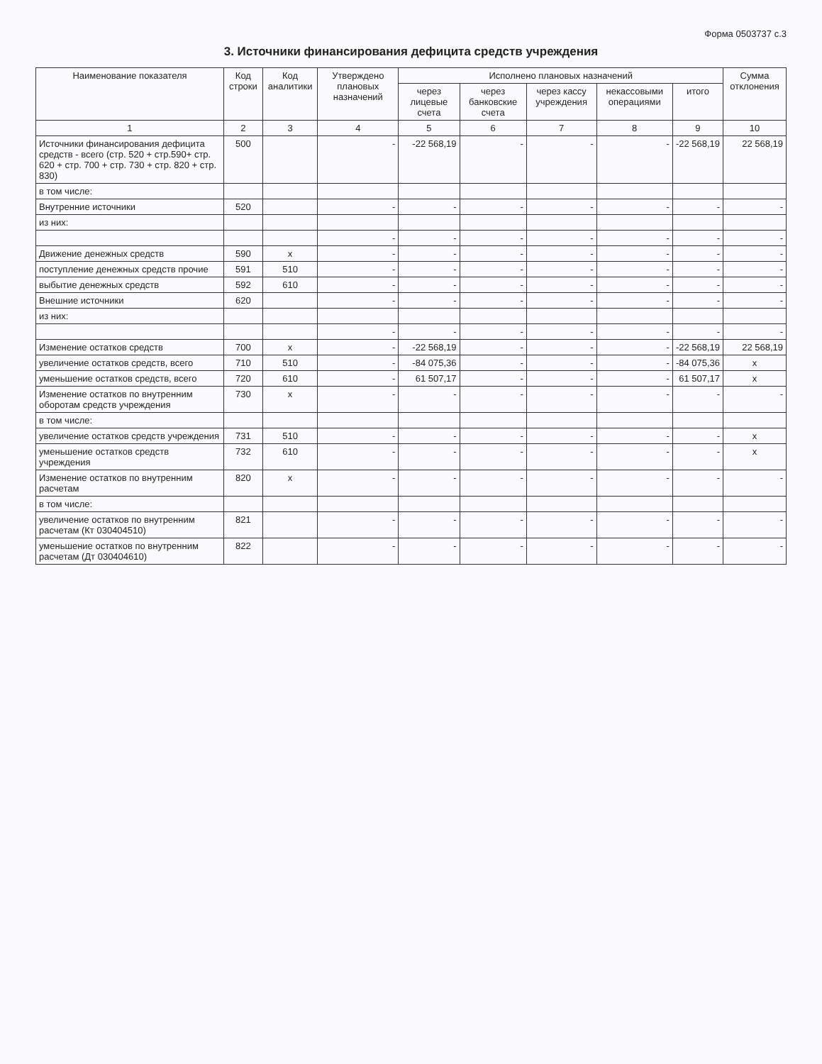Форма 0503737 с.3
3. Источники финансирования дефицита средств учреждения
| Наименование показателя | Код строки | Код аналитики | Утверждено плановых назначений | Исполнено плановых назначений | | | | | Сумма отклонения |
| --- | --- | --- | --- | --- | --- | --- | --- | --- | --- |
| | | | | через лицевые счета | через банковские счета | через кассу учреждения | некассовыми операциями | итого | |
| 1 | 2 | 3 | 4 | 5 | 6 | 7 | 8 | 9 | 10 |
| Источники финансирования дефицита средств - всего (стр. 520 + стр.590+ стр. 620 + стр. 700 + стр. 730 + стр. 820 + стр. 830) | 500 | | - | -22 568,19 | - | - | - | -22 568,19 | 22 568,19 |
| в том числе: | | | | | | | | | |
| Внутренние источники | 520 | | - | - | - | - | - | - | - |
| из них: | | | | | | | | | |
| | | | - | - | - | - | - | - | - |
| Движение денежных средств | 590 | x | - | - | - | - | - | - | - |
| поступление денежных средств прочие | 591 | 510 | - | - | - | - | - | - | - |
| выбытие денежных средств | 592 | 610 | - | - | - | - | - | - | - |
| Внешние источники | 620 | | - | - | - | - | - | - | - |
| из них: | | | | | | | | | |
| | | | - | - | - | - | - | - | - |
| Изменение остатков средств | 700 | x | - | -22 568,19 | - | - | - | -22 568,19 | 22 568,19 |
| увеличение остатков средств, всего | 710 | 510 | - | -84 075,36 | - | - | - | -84 075,36 | x |
| уменьшение остатков средств, всего | 720 | 610 | - | 61 507,17 | - | - | - | 61 507,17 | x |
| Изменение остатков по внутренним оборотам средств учреждения | 730 | x | - | - | - | - | - | - | - |
| в том числе: | | | | | | | | | |
| увеличение остатков средств учреждения | 731 | 510 | - | - | - | - | - | - | x |
| уменьшение остатков средств учреждения | 732 | 610 | - | - | - | - | - | - | x |
| Изменение остатков по внутренним расчетам | 820 | x | - | - | - | - | - | - | - |
| в том числе: | | | | | | | | | |
| увеличение остатков по внутренним расчетам (Кт 030404510) | 821 | | - | - | - | - | - | - | - |
| уменьшение остатков по внутренним расчетам (Дт 030404610) | 822 | | - | - | - | - | - | - | - |